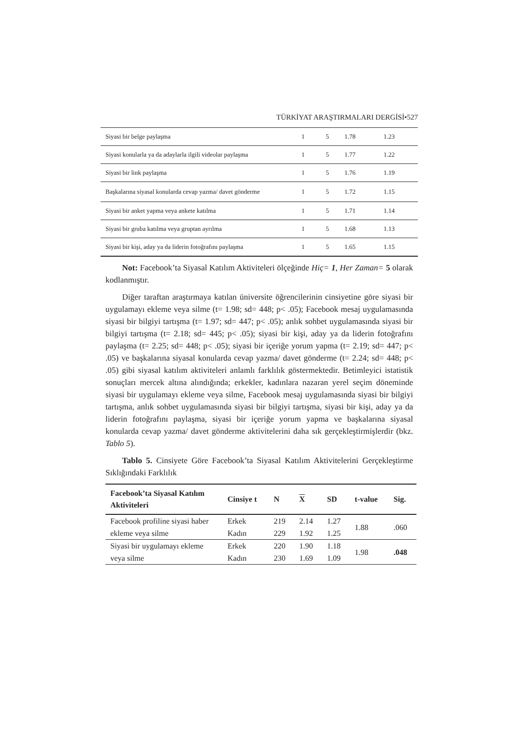TÜRKİYAT ARAŞTIRMALARI DERGİSİ•527
| Siyasi bir belge paylaşma | 1 | 5 | 1.78 | 1.23 |
| Siyasi konularla ya da adaylarla ilgili videolar paylaşma | 1 | 5 | 1.77 | 1.22 |
| Siyasi bir link paylaşma | 1 | 5 | 1.76 | 1.19 |
| Başkalarına siyasal konularda cevap yazma/ davet gönderme | 1 | 5 | 1.72 | 1.15 |
| Siyasi bir anket yapma veya ankete katılma | 1 | 5 | 1.71 | 1.14 |
| Siyasi bir gruba katılma veya gruptan ayrılma | 1 | 5 | 1.68 | 1.13 |
| Siyasi bir kişi, aday ya da liderin fotoğrafını paylaşma | 1 | 5 | 1.65 | 1.15 |
Not: Facebook’ta Siyasal Katılım Aktiviteleri ölçeğinde Hiç= 1, Her Zaman= 5 olarak kodlanmıştır.
Diğer taraftan araştırmaya katılan üniversite öğrencilerinin cinsiyetine göre siyasi bir uygulamayı ekleme veya silme (t= 1.98; sd= 448; p< .05); Facebook mesaj uygulamasında siyasi bir bilgiyi tartışma (t= 1.97; sd= 447; p< .05); anlık sohbet uygulamasında siyasi bir bilgiyi tartışma (t= 2.18; sd= 445; p< .05); siyasi bir kişi, aday ya da liderin fotoğrafını paylaşma (t= 2.25; sd= 448; p< .05); siyasi bir içeriğe yorum yapma (t= 2.19; sd= 447; p< .05) ve başkalarına siyasal konularda cevap yazma/ davet gönderme (t= 2.24; sd= 448; p< .05) gibi siyasal katılım aktiviteleri anlamlı farklılık göstermektedir. Betimleyici istatistik sonuçları mercek altına alındığında; erkekler, kadınlara nazaran yerel seçim döneminde siyasi bir uygulamayı ekleme veya silme, Facebook mesaj uygulamasında siyasi bir bilgiyi tartışma, anlık sohbet uygulamasında siyasi bir bilgiyi tartışma, siyasi bir kişi, aday ya da liderin fotoğrafını paylaşma, siyasi bir içeriğe yorum yapma ve başkalarına siyasal konularda cevap yazma/ davet gönderme aktivitelerini daha sık gerçekleştirmişlerdir (bkz. Tablo 5).
Tablo 5. Cinsiyete Göre Facebook’ta Siyasal Katılım Aktivitelerini Gerçekleştirme Sıklığındaki Farklılık
| Facebook’ta Siyasal Katılım Aktiviteleri | Cinsiye t | N | X | SD | t-value | Sig. |
| --- | --- | --- | --- | --- | --- | --- |
| Facebook profiline siyasi haber ekleme veya silme | Erkek Kadın | 219 229 | 2.14 1.92 | 1.27 1.25 | 1.88 | .060 |
| Siyasi bir uygulamayı ekleme veya silme | Erkek Kadın | 220 230 | 1.90 1.69 | 1.18 1.09 | 1.98 | .048 |